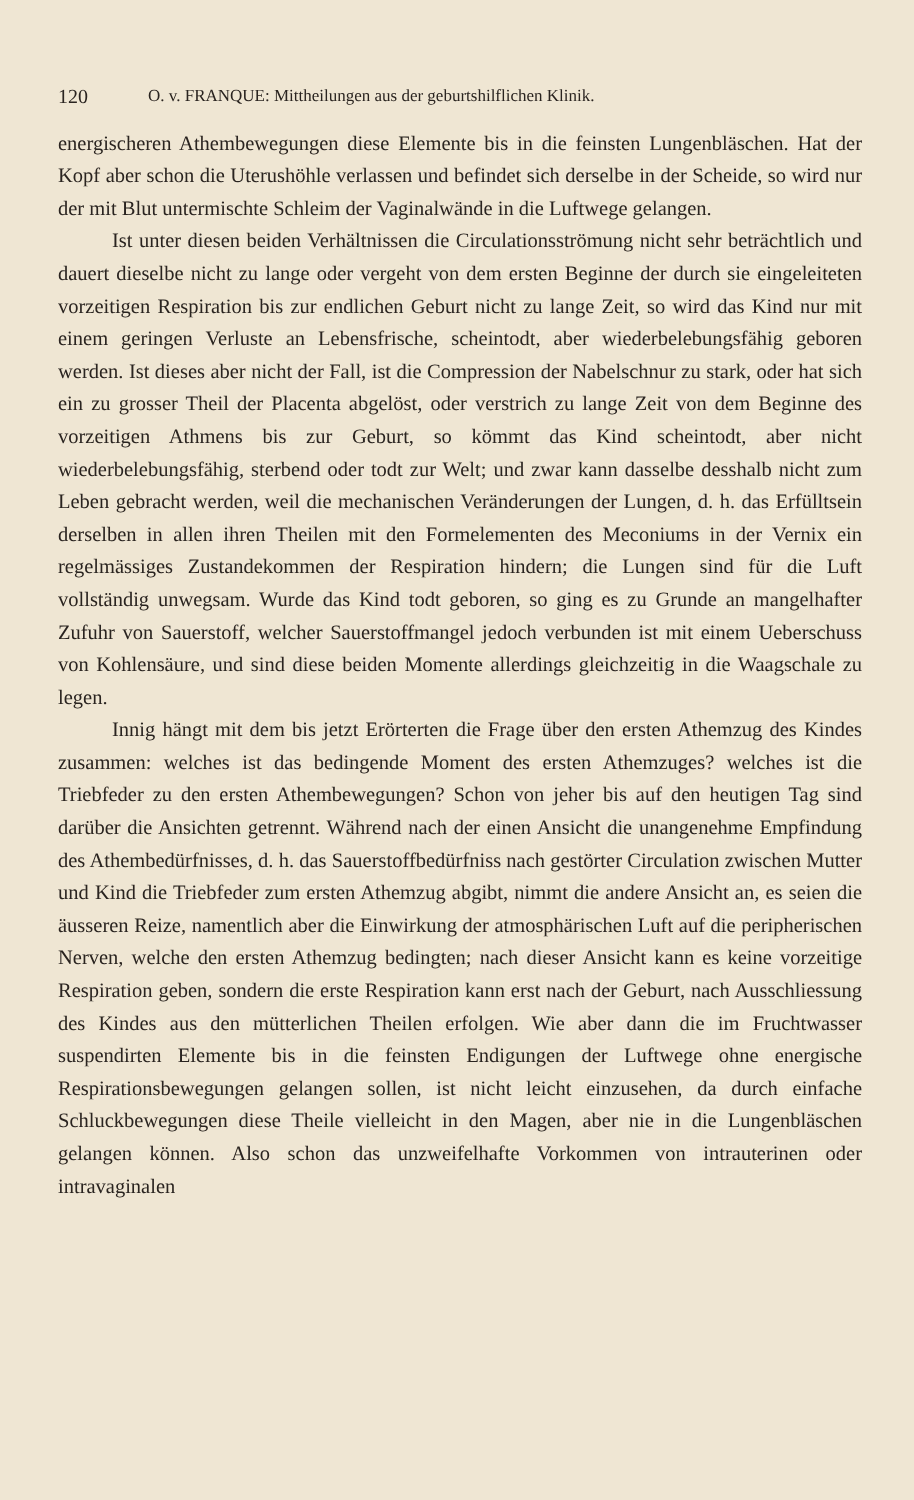120 O. v. FRANQUE: Mittheilungen aus der geburtshilflichen Klinik.
energischeren Athembewegungen diese Elemente bis in die feinsten Lungenbläschen. Hat der Kopf aber schon die Uterushöhle verlassen und befindet sich derselbe in der Scheide, so wird nur der mit Blut untermischte Schleim der Vaginalwände in die Luftwege gelangen.
Ist unter diesen beiden Verhältnissen die Circulationsströmung nicht sehr beträchtlich und dauert dieselbe nicht zu lange oder vergeht von dem ersten Beginne der durch sie eingeleiteten vorzeitigen Respiration bis zur endlichen Geburt nicht zu lange Zeit, so wird das Kind nur mit einem geringen Verluste an Lebensfrische, scheintodt, aber wiederbelebungsfähig geboren werden. Ist dieses aber nicht der Fall, ist die Compression der Nabelschnur zu stark, oder hat sich ein zu grosser Theil der Placenta abgelöst, oder verstrich zu lange Zeit von dem Beginne des vorzeitigen Athmens bis zur Geburt, so kömmt das Kind scheintodt, aber nicht wiederbelebungsfähig, sterbend oder todt zur Welt; und zwar kann dasselbe desshalb nicht zum Leben gebracht werden, weil die mechanischen Veränderungen der Lungen, d. h. das Erfülltsein derselben in allen ihren Theilen mit den Formelementen des Meconiums in der Vernix ein regelmässiges Zustandekommen der Respiration hindern; die Lungen sind für die Luft vollständig unwegsam. Wurde das Kind todt geboren, so ging es zu Grunde an mangelhafter Zufuhr von Sauerstoff, welcher Sauerstoffmangel jedoch verbunden ist mit einem Ueberschuss von Kohlensäure, und sind diese beiden Momente allerdings gleichzeitig in die Waagschale zu legen.
Innig hängt mit dem bis jetzt Erörterten die Frage über den ersten Athemzug des Kindes zusammen: welches ist das bedingende Moment des ersten Athemzuges? welches ist die Triebfeder zu den ersten Athembewegungen? Schon von jeher bis auf den heutigen Tag sind darüber die Ansichten getrennt. Während nach der einen Ansicht die unangenehme Empfindung des Athembedürfnisses, d. h. das Sauerstoffbedürfniss nach gestörter Circulation zwischen Mutter und Kind die Triebfeder zum ersten Athemzug abgibt, nimmt die andere Ansicht an, es seien die äusseren Reize, namentlich aber die Einwirkung der atmosphärischen Luft auf die peripherischen Nerven, welche den ersten Athemzug bedingten; nach dieser Ansicht kann es keine vorzeitige Respiration geben, sondern die erste Respiration kann erst nach der Geburt, nach Ausschliessung des Kindes aus den mütterlichen Theilen erfolgen. Wie aber dann die im Fruchtwasser suspendirten Elemente bis in die feinsten Endigungen der Luftwege ohne energische Respirationsbewegungen gelangen sollen, ist nicht leicht einzusehen, da durch einfache Schluckbewegungen diese Theile vielleicht in den Magen, aber nie in die Lungenbläschen gelangen können. Also schon das unzweifelhafte Vorkommen von intrauterinen oder intravaginalen